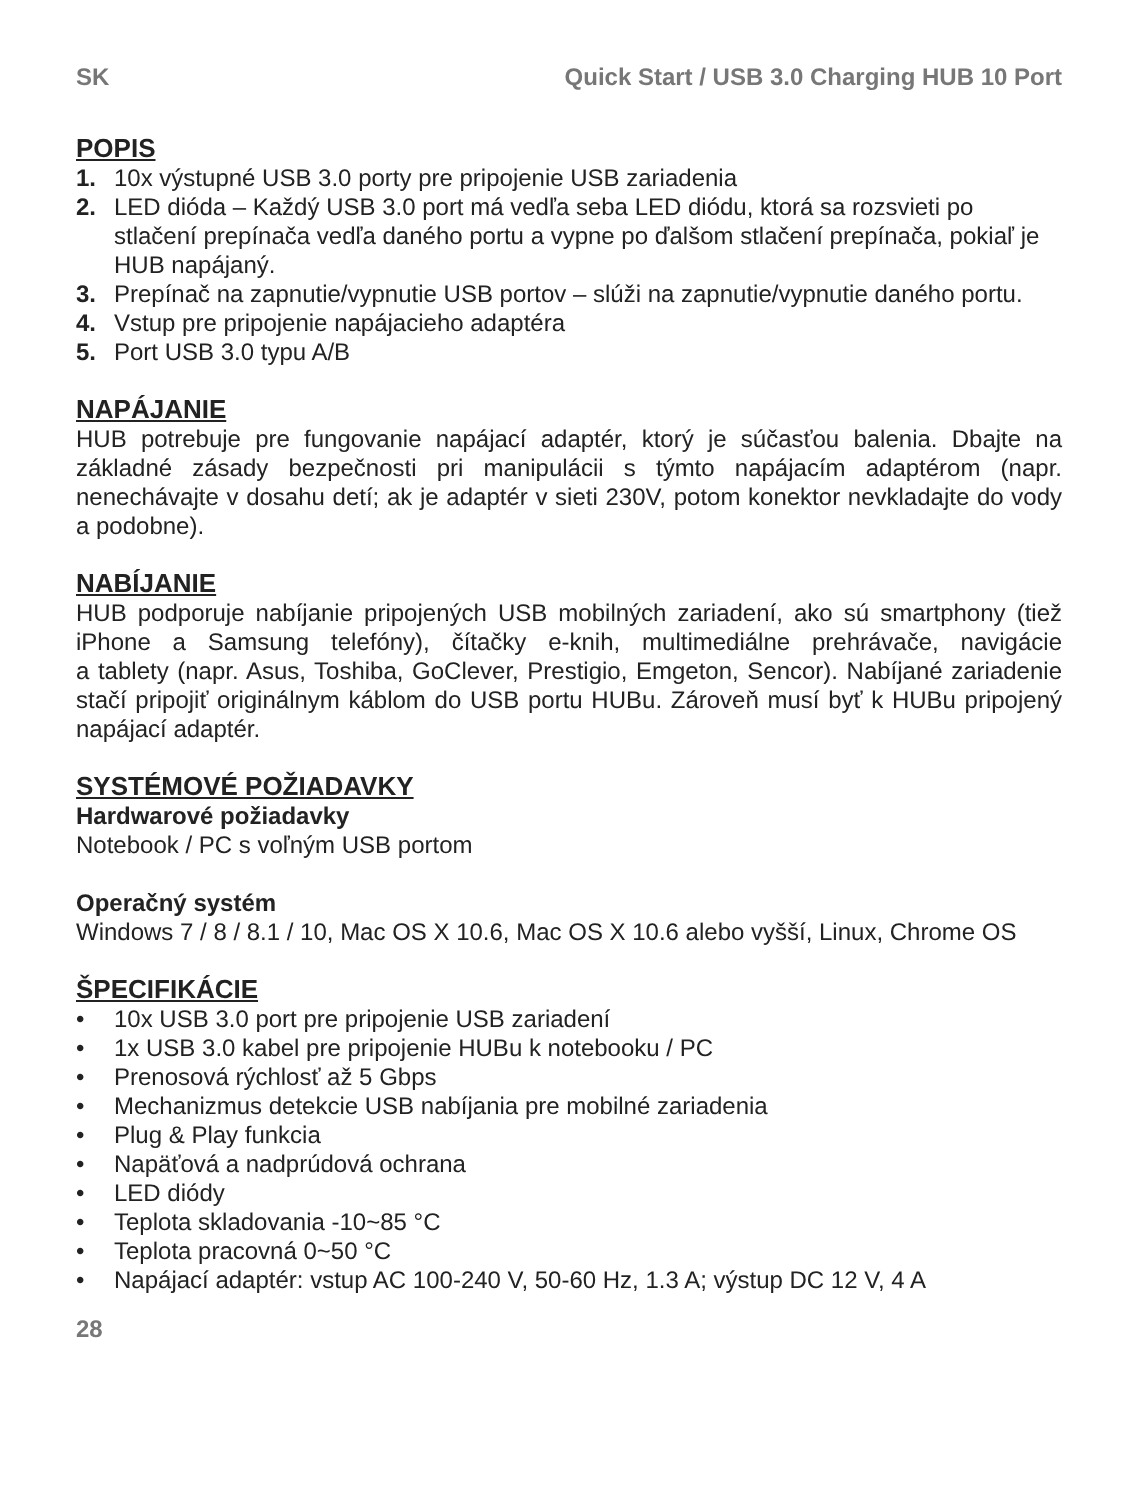SK Quick Start / USB 3.0 Charging HUB 10 Port
POPIS
1. 10x výstupné USB 3.0 porty pre pripojenie USB zariadenia
2. LED dióda – Každý USB 3.0 port má vedľa seba LED diódu, ktorá sa rozsvieti po stlačení prepínača vedľa daného portu a vypne po ďalšom stlačení prepínača, pokiaľ je HUB napájaný.
3. Prepínač na zapnutie/vypnutie USB portov – slúži na zapnutie/vypnutie daného portu.
4. Vstup pre pripojenie napájacieho adaptéra
5. Port USB 3.0 typu A/B
NAPÁJANIE
HUB potrebuje pre fungovanie napájací adaptér, ktorý je súčasťou balenia. Dbajte na základné zásady bezpečnosti pri manipulácii s týmto napájacím adaptérom (napr. nenechávajte v dosahu detí; ak je adaptér v sieti 230V, potom konektor nevkladajte do vody a podobne).
NABÍJANIE
HUB podporuje nabíjanie pripojených USB mobilných zariadení, ako sú smartphony (tiež iPhone a Samsung telefóny), čítačky e-knih, multimediálne prehrávače, navigácie
a tablety (napr. Asus, Toshiba, GoClever, Prestigio, Emgeton, Sencor). Nabíjané zariadenie stačí pripojiť originálnym káblom do USB portu HUBu. Zároveň musí byť k HUBu pripojený napájací adaptér.
SYSTÉMOVÉ POŽIADAVKY
Hardwarové požiadavky
Notebook / PC s voľným USB portom
Operačný systém
Windows 7 / 8 / 8.1 / 10, Mac OS X 10.6, Mac OS X 10.6 alebo vyšší, Linux, Chrome OS
ŠPECIFIKÁCIE
• 10x USB 3.0 port pre pripojenie USB zariadení
• 1x USB 3.0 kabel pre pripojenie HUBu k notebooku / PC
• Prenosová rýchlosť až 5 Gbps
• Mechanizmus detekcie USB nabíjania pre mobilné zariadenia
• Plug & Play funkcia
• Napäťová a nadprúdová ochrana
• LED diódy
• Teplota skladovania -10~85 °C
• Teplota pracovná 0~50 °C
• Napájací adaptér: vstup AC 100-240 V, 50-60 Hz, 1.3 A; výstup DC 12 V, 4 A
28